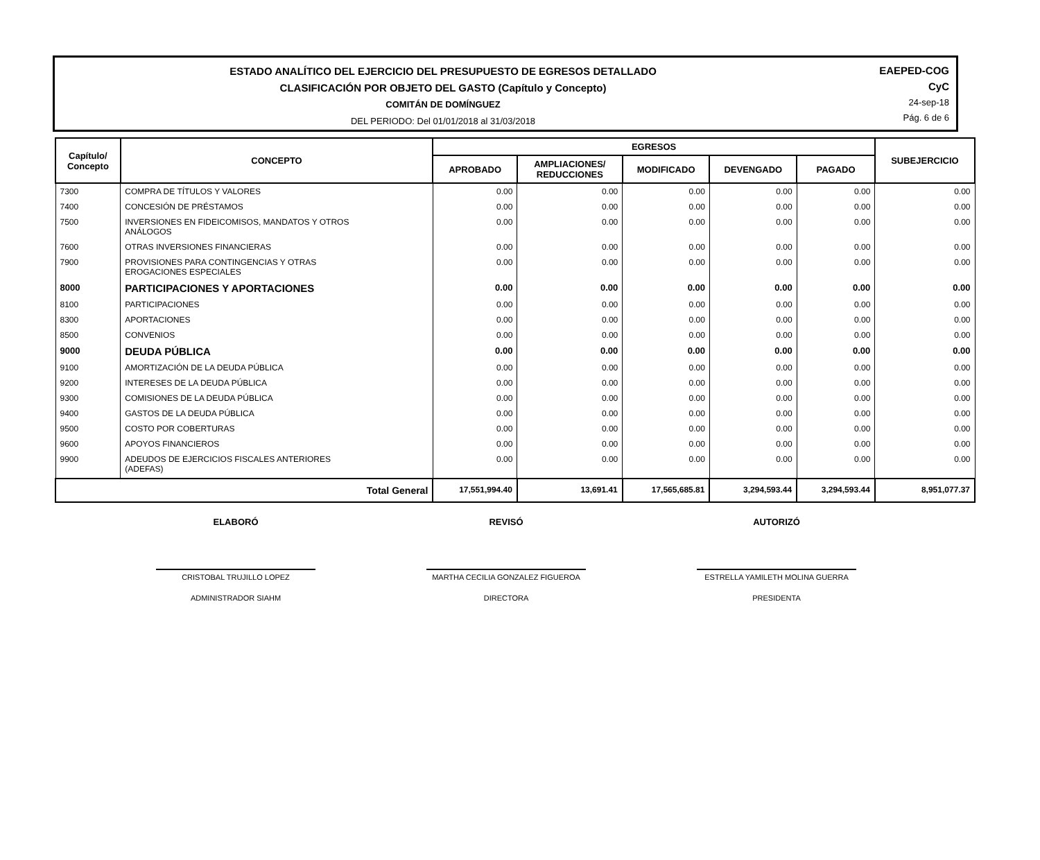ESTADO ANALÍTICO DEL EJERCICIO DEL PRESUPUESTO DE EGRESOS DETALLADO
CLASIFICACIÓN POR OBJETO DEL GASTO (Capítulo y Concepto)
COMITÁN DE DOMÍNGUEZ
DEL PERIODO: Del 01/01/2018 al 31/03/2018
EAEPED-COG
CyC
24-sep-18
Pág. 6 de 6
| Capítulo/ Concepto | CONCEPTO | EGRESOS | | | | | SUBEJERCICIO |
| --- | --- | --- | --- | --- | --- | --- | --- |
| | | APROBADO | AMPLIACIONES/ REDUCCIONES | MODIFICADO | DEVENGADO | PAGADO | |
| 7300 | COMPRA DE TÍTULOS Y VALORES | 0.00 | 0.00 | 0.00 | 0.00 | 0.00 | 0.00 |
| 7400 | CONCESIÓN DE PRÉSTAMOS | 0.00 | 0.00 | 0.00 | 0.00 | 0.00 | 0.00 |
| 7500 | INVERSIONES EN FIDEICOMISOS, MANDATOS Y OTROS ANÁLOGOS | 0.00 | 0.00 | 0.00 | 0.00 | 0.00 | 0.00 |
| 7600 | OTRAS INVERSIONES FINANCIERAS | 0.00 | 0.00 | 0.00 | 0.00 | 0.00 | 0.00 |
| 7900 | PROVISIONES PARA CONTINGENCIAS Y OTRAS EROGACIONES ESPECIALES | 0.00 | 0.00 | 0.00 | 0.00 | 0.00 | 0.00 |
| 8000 | PARTICIPACIONES Y APORTACIONES | 0.00 | 0.00 | 0.00 | 0.00 | 0.00 | 0.00 |
| 8100 | PARTICIPACIONES | 0.00 | 0.00 | 0.00 | 0.00 | 0.00 | 0.00 |
| 8300 | APORTACIONES | 0.00 | 0.00 | 0.00 | 0.00 | 0.00 | 0.00 |
| 8500 | CONVENIOS | 0.00 | 0.00 | 0.00 | 0.00 | 0.00 | 0.00 |
| 9000 | DEUDA PÚBLICA | 0.00 | 0.00 | 0.00 | 0.00 | 0.00 | 0.00 |
| 9100 | AMORTIZACIÓN DE LA DEUDA PÚBLICA | 0.00 | 0.00 | 0.00 | 0.00 | 0.00 | 0.00 |
| 9200 | INTERESES DE LA DEUDA PÚBLICA | 0.00 | 0.00 | 0.00 | 0.00 | 0.00 | 0.00 |
| 9300 | COMISIONES DE LA DEUDA PÚBLICA | 0.00 | 0.00 | 0.00 | 0.00 | 0.00 | 0.00 |
| 9400 | GASTOS DE LA DEUDA PÚBLICA | 0.00 | 0.00 | 0.00 | 0.00 | 0.00 | 0.00 |
| 9500 | COSTO POR COBERTURAS | 0.00 | 0.00 | 0.00 | 0.00 | 0.00 | 0.00 |
| 9600 | APOYOS FINANCIEROS | 0.00 | 0.00 | 0.00 | 0.00 | 0.00 | 0.00 |
| 9900 | ADEUDOS DE EJERCICIOS FISCALES ANTERIORES (ADEFAS) | 0.00 | 0.00 | 0.00 | 0.00 | 0.00 | 0.00 |
| Total General | | 17,551,994.40 | 13,691.41 | 17,565,685.81 | 3,294,593.44 | 3,294,593.44 | 8,951,077.37 |
ELABORÓ
CRISTOBAL TRUJILLO LOPEZ
ADMINISTRADOR SIAHM
REVISÓ
MARTHA CECILIA GONZALEZ FIGUEROA
DIRECTORA
AUTORIZÓ
ESTRELLA YAMILETH MOLINA GUERRA
PRESIDENTA